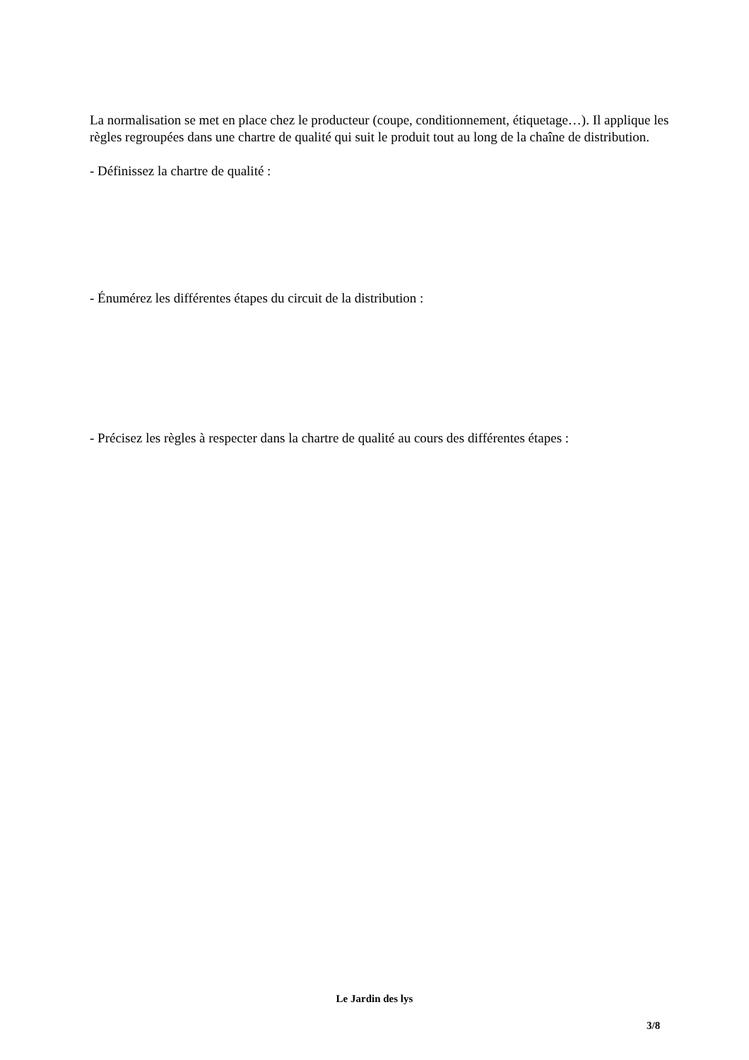La normalisation se met en place chez le producteur (coupe, conditionnement, étiquetage…). Il applique les règles regroupées dans une chartre de qualité qui suit le produit tout au long de la chaîne de distribution.
- Définissez la chartre de qualité :
- Énumérez les différentes étapes du circuit de la distribution :
- Précisez les règles à respecter dans la chartre de qualité au cours des différentes étapes :
Le Jardin des lys
3/8